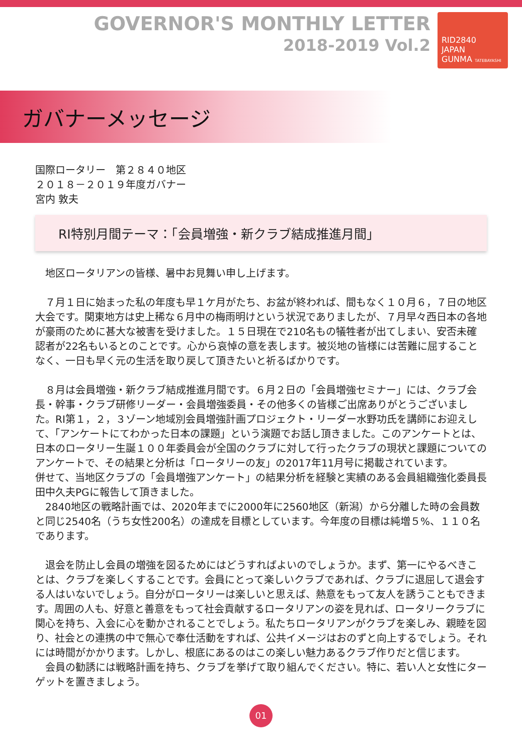GOVERNOR'S MONTHLY LETTER
2018-2019 Vol.2
RID2840
JAPAN
GUNMA TATEBAYASHI
ガバナーメッセージ
国際ロータリー　第２８４０地区
２０１８－２０１９年度ガバナー
宮内 敦夫
RI特別月間テーマ：「会員増強・新クラブ結成推進月間」
　地区ロータリアンの皆様、暑中お見舞い申し上げます。
　７月１日に始まった私の年度も早１ケ月がたち、お盆が終われば、間もなく１０月６，７日の地区大会です。関東地方は史上稀な６月中の梅雨明けという状況でありましたが、７月早々西日本の各地が豪雨のために甚大な被害を受けました。１５日現在で210名もの犠牲者が出てしまい、安否未確認者が22名もいるとのことです。心から哀悼の意を表します。被災地の皆様には苦難に屈することなく、一日も早く元の生活を取り戻して頂きたいと祈るばかりです。
　８月は会員増強・新クラブ結成推進月間です。６月２日の「会員増強セミナー」には、クラブ会長・幹事・クラブ研修リーダー・会員増強委員・その他多くの皆様ご出席ありがとうございました。RI第１，２，３ゾーン地域別会員増強計画プロジェクト・リーダー水野功氏を講師にお迎えして、「アンケートにてわかった日本の課題」という演題でお話し頂きました。このアンケートとは、日本のロータリー生誕１００年委員会が全国のクラブに対して行ったクラブの現状と課題についてのアンケートで、その結果と分析は「ロータリーの友」の2017年11月号に掲載されています。
併せて、当地区クラブの「会員増強アンケート」の結果分析を経験と実績のある会員組織強化委員長田中久夫PGに報告して頂きました。
　2840地区の戦略計画では、2020年までに2000年に2560地区（新潟）から分離した時の会員数と同じ2540名（うち女性200名）の達成を目標としています。今年度の目標は純増５%、１１０名であります。
　退会を防止し会員の増強を図るためにはどうすればよいのでしょうか。まず、第一にやるべきことは、クラブを楽しくすることです。会員にとって楽しいクラブであれば、クラブに退屈して退会する人はいないでしょう。自分がロータリーは楽しいと思えば、熱意をもって友人を誘うこともできます。周囲の人も、好意と善意をもって社会貢献するロータリアンの姿を見れば、ロータリークラブに関心を持ち、入会に心を動かされることでしょう。私たちロータリアンがクラブを楽しみ、親睦を図り、社会との連携の中で無心で奉仕活動をすれば、公共イメージはおのずと向上するでしょう。それには時間がかかります。しかし、根底にあるのはこの楽しい魅力あるクラブ作りだと信じます。
　会員の勧誘には戦略計画を持ち、クラブを挙げて取り組んでください。特に、若い人と女性にターゲットを置きましょう。
01